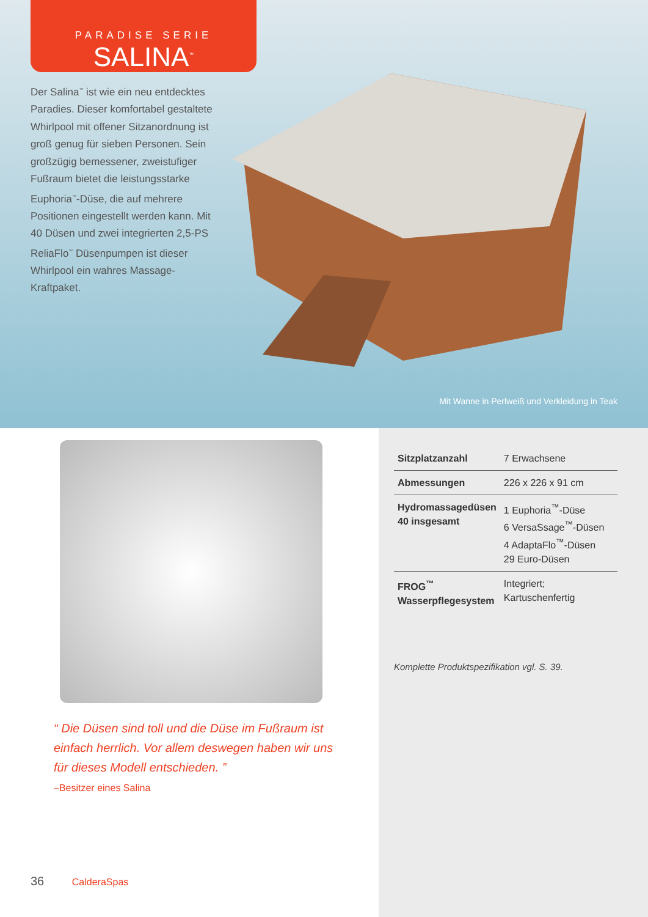PARADISE SERIE
SALINA<sup>™</sup>
Der Salina<sup>™</sup> ist wie ein neu entdecktes Paradies. Dieser komfortabel gestaltete Whirlpool mit offener Sitzanordnung ist groß genug für sieben Personen. Sein großzügig bemessener, zweistufiger Fußraum bietet die leistungsstarke Euphoria<sup>™</sup>-Düse, die auf mehrere Positionen eingestellt werden kann. Mit 40 Düsen und zwei integrierten 2,5-PS ReliaFlo<sup>™</sup> Düsenpumpen ist dieser Whirlpool ein wahres Massage-Kraftpaket.
Mit Wanne in Perlweiß und Verkleidung in Teak
“ Die Düsen sind toll und die Düse im Fußraum ist einfach herrlich. Vor allem deswegen haben wir uns für dieses Modell entschieden. ”
–Besitzer eines Salina
36 CalderaSpas
| Sitzplatzanzahl | 7 Erwachsene |
| Abmessungen | 226 x 226 x 91 cm |
| Hydromassagedüsen 40 insgesamt | 1 Euphoria<sup>™</sup>-Düse 6 VersaSsage<sup>™</sup>-Düsen 4 AdaptaFlo<sup>™</sup>-Düsen 29 Euro-Düsen |
| FROG<sup>™</sup> Wasserpflegesystem | Integriert; Kartuschenfertig |
Komplette Produktspezifikation vgl. S. 39.